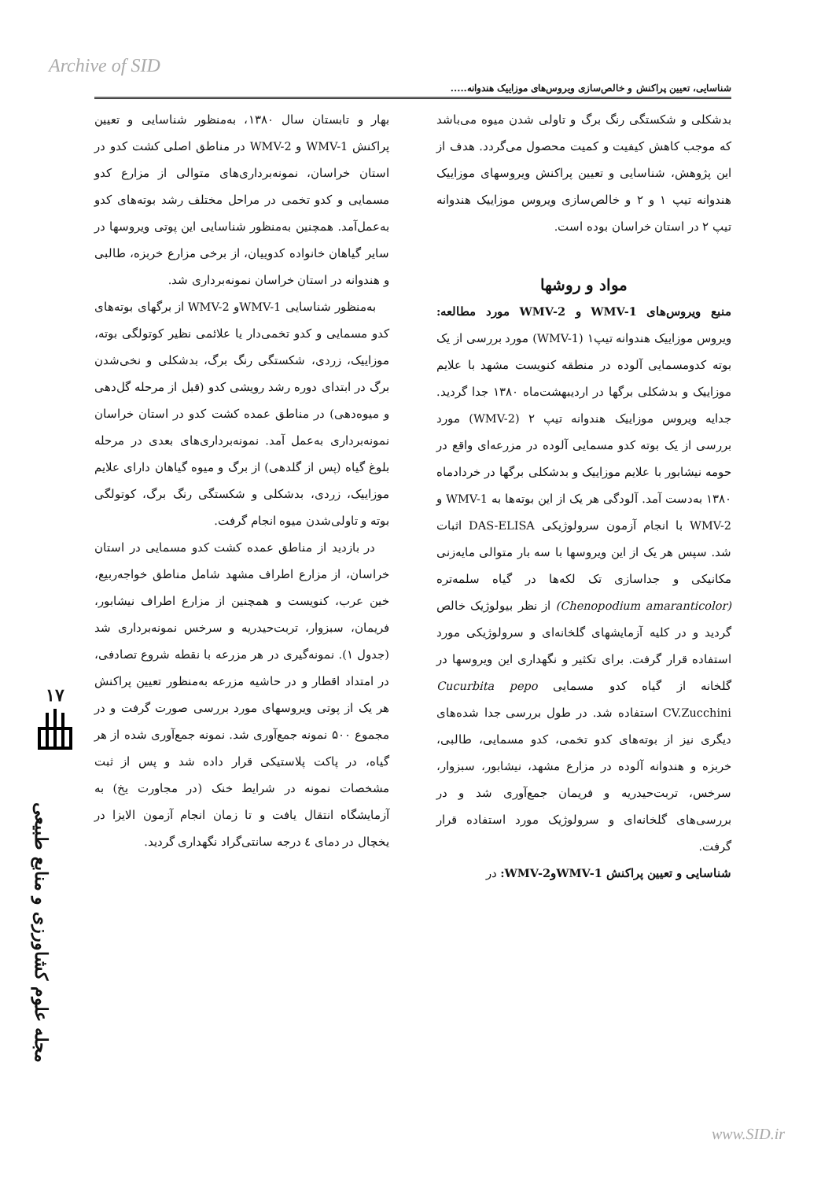Archive of SID
شناسایی، تعیین پراکنش و خالص‌سازی ویروس‌های موزاییک هندوانه.....
بدشکلی و شکستگی رنگ برگ و تاولی شدن میوه می‌باشد که موجب کاهش کیفیت و کمیت محصول می‌گردد. هدف از این پژوهش، شناسایی و تعیین پراکنش ویروسهای موزاییک هندوانه تیپ ۱ و ۲ و خالص‌سازی ویروس موزاییک هندوانه تیپ ۲ در استان خراسان بوده است.
مواد و روشها
منبع ویروس‌های WMV-1 و WMV-2 مورد مطالعه: ویروس موزاییک هندوانه تیپ۱ (WMV-1) مورد بررسی از یک بوته کدومسمایی آلوده در منطقه کنویست مشهد با علایم موزاییک و بدشکلی برگها در اردیبهشت‌ماه ۱۳۸۰ جدا گردید. جدایه ویروس موزاییک هندوانه تیپ ۲ (WMV-2) مورد بررسی از یک بوته کدو مسمایی آلوده در مزرعه‌ای واقع در حومه نیشابور با علایم موزاییک و بدشکلی برگها در خردادماه ۱۳۸۰ به‌دست آمد. آلودگی هر یک از این بوته‌ها به WMV-1 و WMV-2 با انجام آزمون سرولوژیکی DAS-ELISA اثبات شد. سپس هر یک از این ویروسها با سه بار متوالی مایه‌زنی مکانیکی و جداسازی تک لکه‌ها در گیاه سلمه‌تره (Chenopodium amaranticolor) از نظر بیولوژیک خالص گردید و در کلیه آزمایشهای گلخانه‌ای و سرولوژیکی مورد استفاده قرار گرفت. برای تکثیر و نگهداری این ویروسها در گلخانه از گیاه کدو مسمایی Cucurbita pepo CV.Zucchini استفاده شد. در طول بررسی جدا شده‌های دیگری نیز از بوته‌های کدو تخمی، کدو مسمایی، طالبی، خربزه و هندوانه آلوده در مزارع مشهد، نیشابور، سبزوار، سرخس، تربت‌حیدریه و فریمان جمع‌آوری شد و در بررسی‌های گلخانه‌ای و سرولوژیک مورد استفاده قرار گرفت.
شناسایی و تعیین پراکنش WMV-1وWMV-2: در
بهار و تابستان سال ۱۳۸۰، به‌منظور شناسایی و تعیین پراکنش WMV-1 و WMV-2 در مناطق اصلی کشت کدو در استان خراسان، نمونه‌برداری‌های متوالی از مزارع کدو مسمایی و کدو تخمی در مراحل مختلف رشد بوته‌های کدو به‌عمل‌آمد. همچنین به‌منظور شناسایی این پوتی ویروسها در سایر گیاهان خانواده کدوییان، از برخی مزارع خربزه، طالبی و هندوانه در استان خراسان نمونه‌برداری شد.
به‌منظور شناسایی WMV-1و WMV-2 از برگهای بوته‌های کدو مسمایی و کدو تخمی‌دار یا علائمی نظیر کوتولگی بوته، موزاییک، زردی، شکستگی رنگ برگ، بدشکلی و نخی‌شدن برگ در ابتدای دوره رشد رویشی کدو (قبل از مرحله گل‌دهی و میوه‌دهی) در مناطق عمده کشت کدو در استان خراسان نمونه‌برداری به‌عمل آمد. نمونه‌برداری‌های بعدی در مرحله بلوغ گیاه (پس از گلدهی) از برگ و میوه گیاهان دارای علایم موزاییک، زردی، بدشکلی و شکستگی رنگ برگ، کوتولگی بوته و تاولی‌شدن میوه انجام گرفت.
در بازدید از مناطق عمده کشت کدو مسمایی در استان خراسان، از مزارع اطراف مشهد شامل مناطق خواجه‌ربیع، خین عرب، کنویست و همچنین از مزارع اطراف نیشابور، فریمان، سبزوار، تربت‌حیدریه و سرخس نمونه‌برداری شد (جدول ۱). نمونه‌گیری در هر مزرعه با نقطه شروع تصادفی، در امتداد اقطار و در حاشیه مزرعه به‌منظور تعیین پراکنش هر یک از پوتی ویروسهای مورد بررسی صورت گرفت و در مجموع ۵۰۰ نمونه جمع‌آوری شد. نمونه جمع‌آوری شده از هر گیاه، در پاکت پلاستیکی قرار داده شد و پس از ثبت مشخصات نمونه در شرایط خنک (در مجاورت یخ) به آزمایشگاه انتقال یافت و تا زمان انجام آزمون الایزا در یخچال در دمای ٤ درجه سانتی‌گراد نگهداری گردید.
۱۷
مجله علوم کشاورزی و منابع طبیعی
www.SID.ir